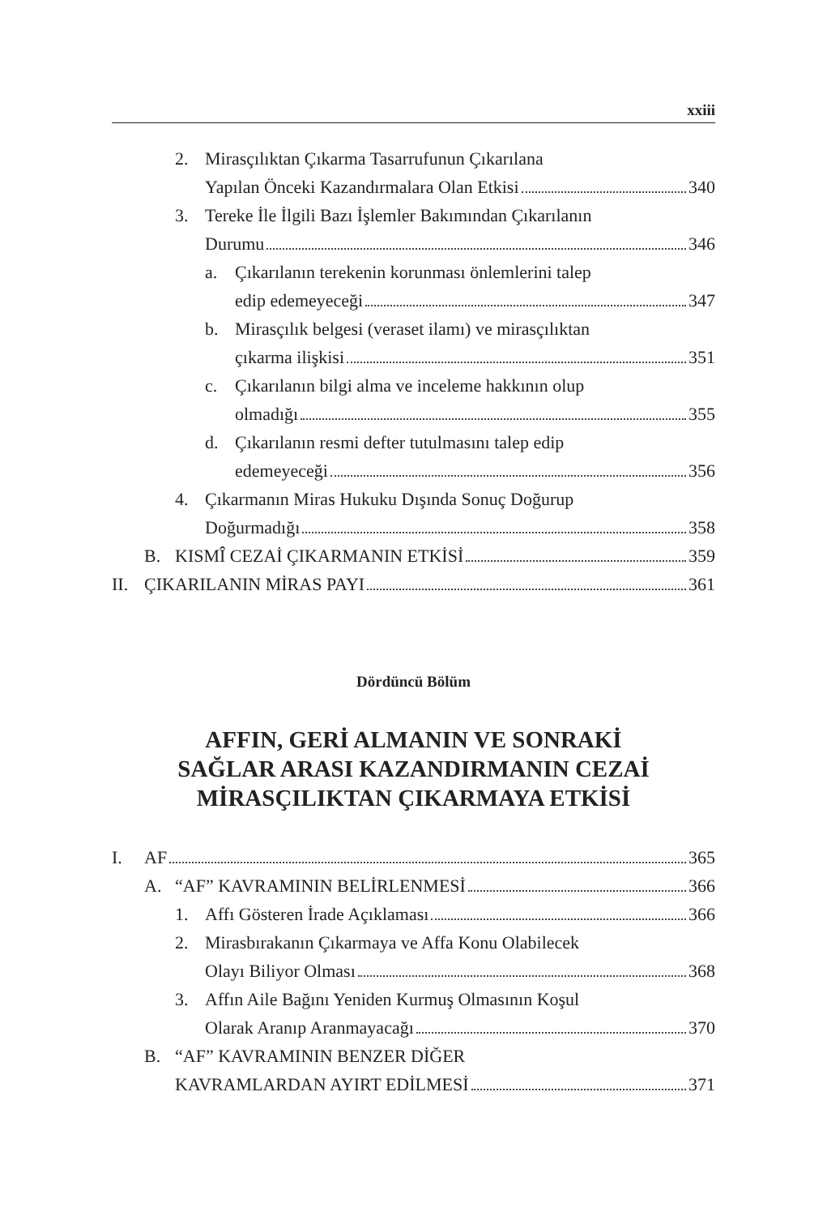xxiii
2. Mirasçılıktan Çıkarma Tasarrufunun Çıkarılana
Yapılan Önceki Kazandırmalara Olan Etkisi 340
3. Tereke İle İlgili Bazı İşlemler Bakımından Çıkarılanın
Durumu 346
a. Çıkarılanın terekenin korunması önlemlerini talep
edip edemeyeceği 347
b. Mirasçılık belgesi (veraset ilamı) ve mirasçılıktan
çıkarma ilişkisi 351
c. Çıkarılanın bilgi alma ve inceleme hakkının olup
olmadığı 355
d. Çıkarılanın resmi defter tutulmasını talep edip
edemeyeceği 356
4. Çıkarmanın Miras Hukuku Dışında Sonuç Doğurup
Doğurmadığı 358
B. KISMÎ CEZAİ ÇIKARMANIN ETKİSİ 359
II. ÇIKARILANIN MİRAS PAYI 361
Dördüncü Bölüm
AFFIN, GERİ ALMANIN VE SONRAKİ
SAĞLAR ARASI KAZANDIRMANIN CEZAİ
MİRASÇILIKTAN ÇIKARMAYA ETKİSİ
I. AF 365
A. “AF” KAVRAMININ BELİRLENMESİ 366
1. Affı Gösteren İrade Açıklaması 366
2. Mirasbırakanın Çıkarmaya ve Affa Konu Olabilecek
Olayı Biliyor Olması 368
3. Affın Aile Bağını Yeniden Kurmuş Olmasının Koşul
Olarak Aranıp Aranmayacağı 370
B. “AF” KAVRAMININ BENZER DİĞER
KAVRAMLARDAN AYIRT EDİLMESİ 371